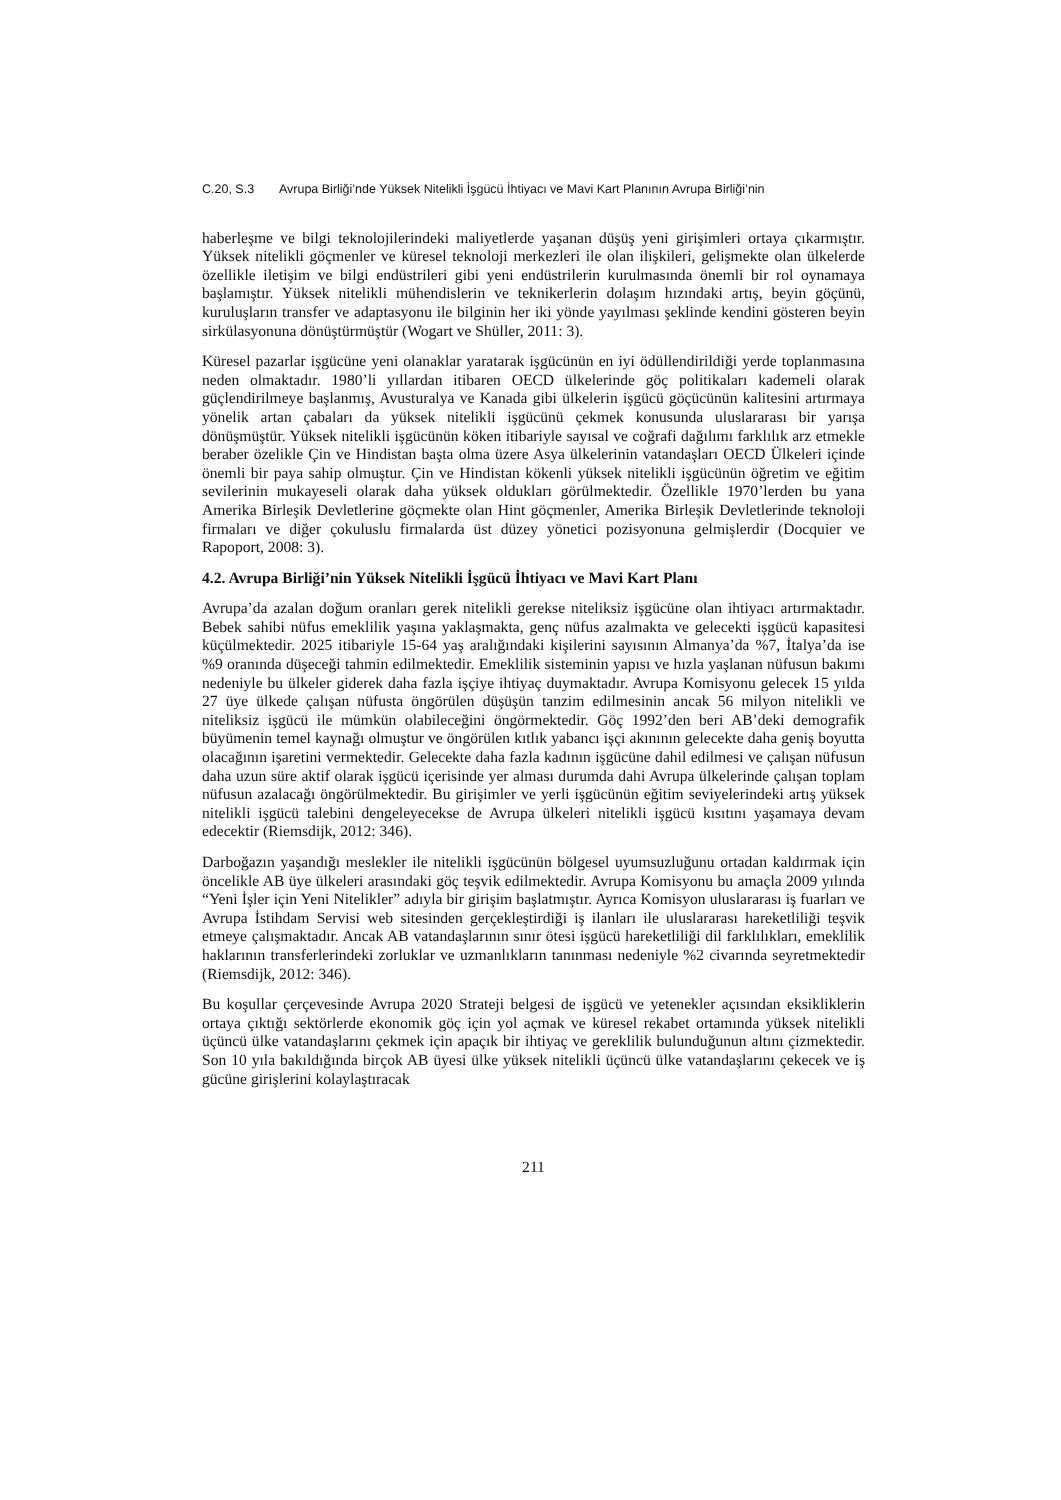C.20, S.3 Avrupa Birliği’nde Yüksek Nitelikli İşgücü İhtiyacı ve Mavi Kart Planının Avrupa Birliği’nin
haberleşme ve bilgi teknolojilerindeki maliyetlerde yaşanan düşüş yeni girişimleri ortaya çıkarmıştır. Yüksek nitelikli göçmenler ve küresel teknoloji merkezleri ile olan ilişkileri, gelişmekte olan ülkelerde özellikle iletişim ve bilgi endüstrileri gibi yeni endüstrilerin kurulmasında önemli bir rol oynamaya başlamıştır. Yüksek nitelikli mühendislerin ve teknikerlerin dolaşım hızındaki artış, beyin göçünü, kuruluşların transfer ve adaptasyonu ile bilginin her iki yönde yayılması şeklinde kendini gösteren beyin sirkülasyonuna dönüştürmüştür (Wogart ve Shüller, 2011: 3).
Küresel pazarlar işgücüne yeni olanaklar yaratarak işgücünün en iyi ödüllendirildiği yerde toplanmasına neden olmaktadır. 1980’li yıllardan itibaren OECD ülkelerinde göç politikaları kademeli olarak güçlendirilmeye başlanmış, Avusturalya ve Kanada gibi ülkelerin işgücü göçücünün kalitesini artırmaya yönelik artan çabaları da yüksek nitelikli işgücünü çekmek konusunda uluslararası bir yarışa dönüşmüştür. Yüksek nitelikli işgücünün köken itibariyle sayısal ve coğrafi dağılımı farklılık arz etmekle beraber özelikle Çin ve Hindistan başta olma üzere Asya ülkelerinin vatandaşları OECD Ülkeleri içinde önemli bir paya sahip olmuştur. Çin ve Hindistan kökenli yüksek nitelikli işgücünün öğretim ve eğitim sevilerinin mukayeseli olarak daha yüksek oldukları görülmektedir. Özellikle 1970’lerden bu yana Amerika Birleşik Devletlerine göçmekte olan Hint göçmenler, Amerika Birleşik Devletlerinde teknoloji firmaları ve diğer çokuluslu firmalarda üst düzey yönetici pozisyonuna gelmişlerdir (Docquier ve Rapoport, 2008: 3).
4.2. Avrupa Birliği’nin Yüksek Nitelikli İşgücü İhtiyacı ve Mavi Kart Planı
Avrupa’da azalan doğum oranları gerek nitelikli gerekse niteliksiz işgücüne olan ihtiyacı artırmaktadır. Bebek sahibi nüfus emeklilik yaşına yaklaşmakta, genç nüfus azalmakta ve gelecekti işgücü kapasitesi küçülmektedir. 2025 itibariyle 15-64 yaş aralığındaki kişilerini sayısının Almanya’da %7, İtalya’da ise %9 oranında düşeceği tahmin edilmektedir. Emeklilik sisteminin yapısı ve hızla yaşlanan nüfusun bakımı nedeniyle bu ülkeler giderek daha fazla işçiye ihtiyaç duymaktadır. Avrupa Komisyonu gelecek 15 yılda 27 üye ülkede çalışan nüfusta öngörülen düşüşün tanzim edilmesinin ancak 56 milyon nitelikli ve niteliksiz işgücü ile mümkün olabileceğini öngörmektedir. Göç 1992’den beri AB’deki demografik büyümenin temel kaynağı olmuştur ve öngörülen kıtlık yabancı işçi akınının gelecekte daha geniş boyutta olacağının işaretini vermektedir. Gelecekte daha fazla kadının işgücüne dahil edilmesi ve çalışan nüfusun daha uzun süre aktif olarak işgücü içerisinde yer alması durumda dahi Avrupa ülkelerinde çalışan toplam nüfusun azalacağı öngörülmektedir. Bu girişimler ve yerli işgücünün eğitim seviyelerindeki artış yüksek nitelikli işgücü talebini dengeleyecekse de Avrupa ülkeleri nitelikli işgücü kısıtını yaşamaya devam edecektir (Riemsdijk, 2012: 346).
Darboğazın yaşandığı meslekler ile nitelikli işgücünün bölgesel uyumsuzluğunu ortadan kaldırmak için öncelikle AB üye ülkeleri arasındaki göç teşvik edilmektedir. Avrupa Komisyonu bu amaçla 2009 yılında “Yeni İşler için Yeni Nitelikler” adıyla bir girişim başlatmıştır. Ayrıca Komisyon uluslararası iş fuarları ve Avrupa İstihdam Servisi web sitesinden gerçekleştirdiği iş ilanları ile uluslararası hareketliliği teşvik etmeye çalışmaktadır. Ancak AB vatandaşlarının sınır ötesi işgücü hareketliliği dil farklılıkları, emeklilik haklarının transferlerindeki zorluklar ve uzmanlıkların tanınması nedeniyle %2 civarında seyretmektedir (Riemsdijk, 2012: 346).
Bu koşullar çerçevesinde Avrupa 2020 Strateji belgesi de işgücü ve yetenekler açısından eksikliklerin ortaya çıktığı sektörlerde ekonomik göç için yol açmak ve küresel rekabet ortamında yüksek nitelikli üçüncü ülke vatandaşlarını çekmek için apaçık bir ihtiyaç ve gereklilik bulunduğunun altını çizmektedir. Son 10 yıla bakıldığında birçok AB üyesi ülke yüksek nitelikli üçüncü ülke vatandaşlarını çekecek ve iş gücüne girişlerini kolaylaştıracak
211